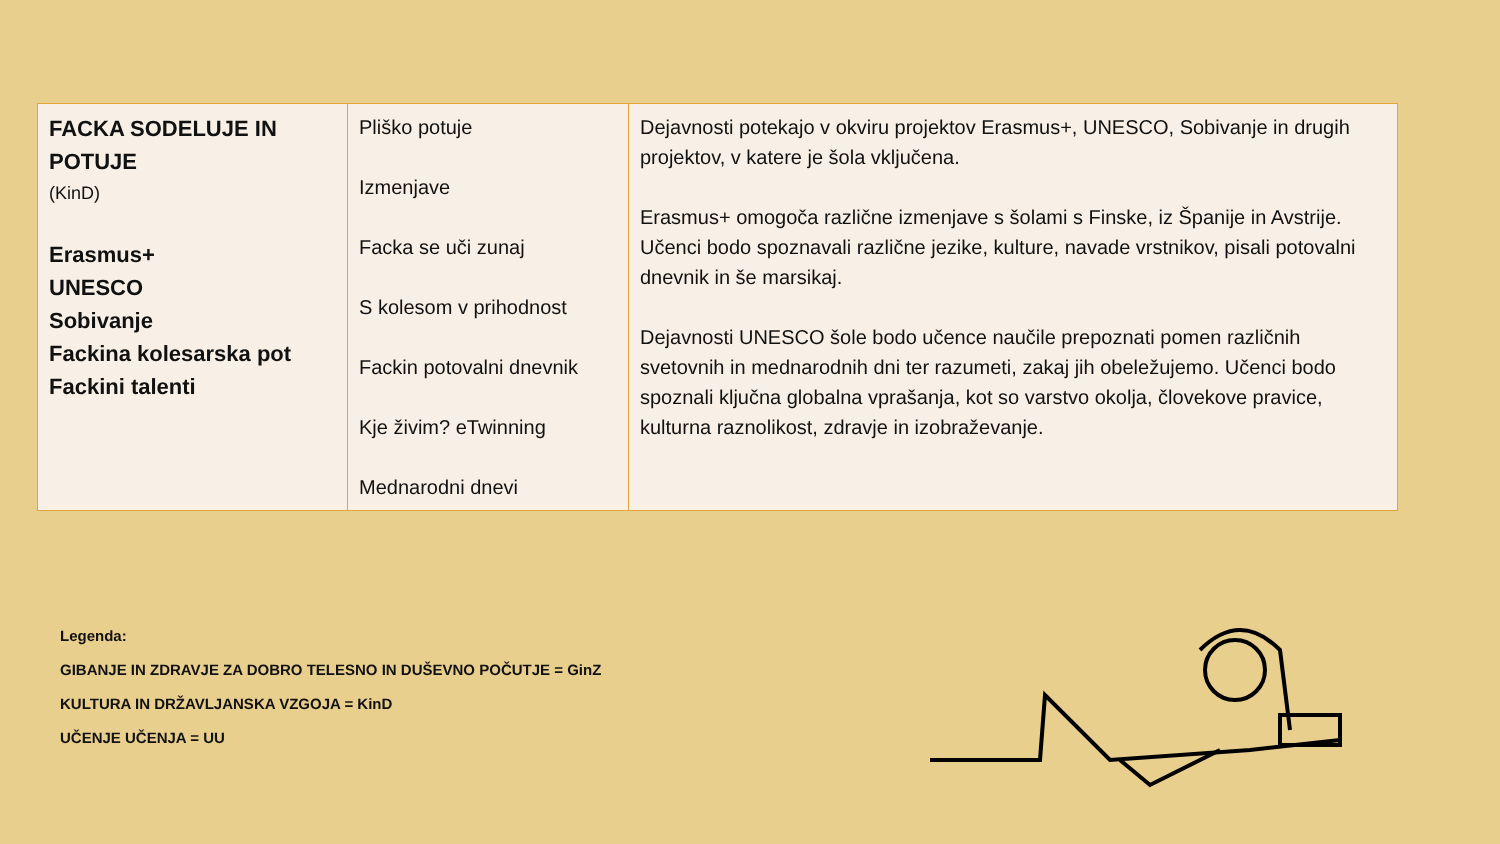| FACKA SODELUJE IN POTUJE (KinD) Erasmus+ UNESCO Sobivanje Fackina kolesarska pot Fackini talenti | Pliško potuje Izmenjave Facka se uči zunaj S kolesom v prihodnost Fackin potovalni dnevnik Kje živim? eTwinning Mednarodni dnevi | Dejavnosti potekajo v okviru projektov Erasmus+, UNESCO, Sobivanje in drugih projektov, v katere je šola vključena. Erasmus+ omogoča različne izmenjave s šolami s Finske, iz Španije in Avstrije. Učenci bodo spoznavali različne jezike, kulture, navade vrstnikov, pisali potovalni dnevnik in še marsikaj. Dejavnosti UNESCO šole bodo učence naučile prepoznati pomen različnih svetovnih in mednarodnih dni ter razumeti, zakaj jih obeležujemo. Učenci bodo spoznali ključna globalna vprašanja, kot so varstvo okolja, človekove pravice, kulturna raznolikost, zdravje in izobraževanje. |
Legenda:
GIBANJE IN ZDRAVJE ZA DOBRO TELESNO IN DUŠEVNO POČUTJE = GinZ
KULTURA IN DRŽAVLJANSKA VZGOJA = KinD
UČENJE UČENJA = UU